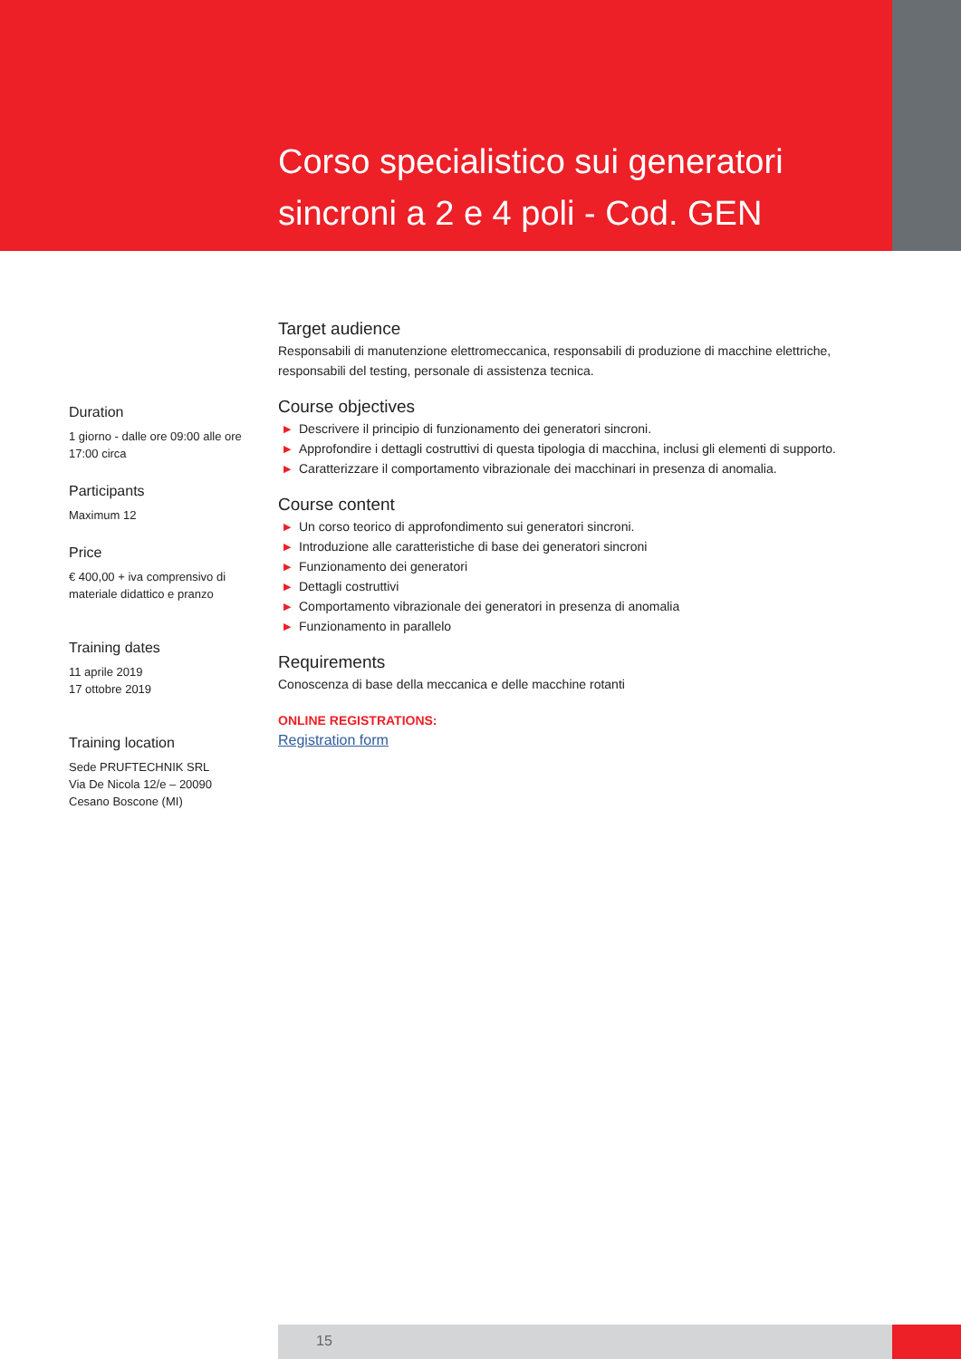Corso specialistico sui generatori
sincroni a 2 e 4 poli - Cod. GEN
Target audience
Responsabili di manutenzione elettromeccanica, responsabili di produzione di macchine elettriche, responsabili del testing, personale di assistenza tecnica.
Course objectives
▶ Descrivere il principio di funzionamento dei generatori sincroni.
▶ Approfondire i dettagli costruttivi di questa tipologia di macchina, inclusi gli elementi di supporto.
▶ Caratterizzare il comportamento vibrazionale dei macchinari in presenza di anomalia.
Course content
▶ Un corso teorico di approfondimento sui generatori sincroni.
▶ Introduzione alle caratteristiche di base dei generatori sincroni
▶ Funzionamento dei generatori
▶ Dettagli costruttivi
▶ Comportamento vibrazionale dei generatori in presenza di anomalia
▶ Funzionamento in parallelo
Requirements
Conoscenza di base della meccanica e delle macchine rotanti
ONLINE REGISTRATIONS:
Registration form
Duration
1 giorno - dalle ore 09:00 alle ore 17:00 circa
Participants
Maximum 12
Price
€ 400,00 + iva comprensivo di materiale didattico e pranzo
Training dates
11 aprile 2019
17 ottobre 2019
Training location
Sede PRUFTECHNIK SRL
Via De Nicola 12/e – 20090
Cesano Boscone (MI)
15